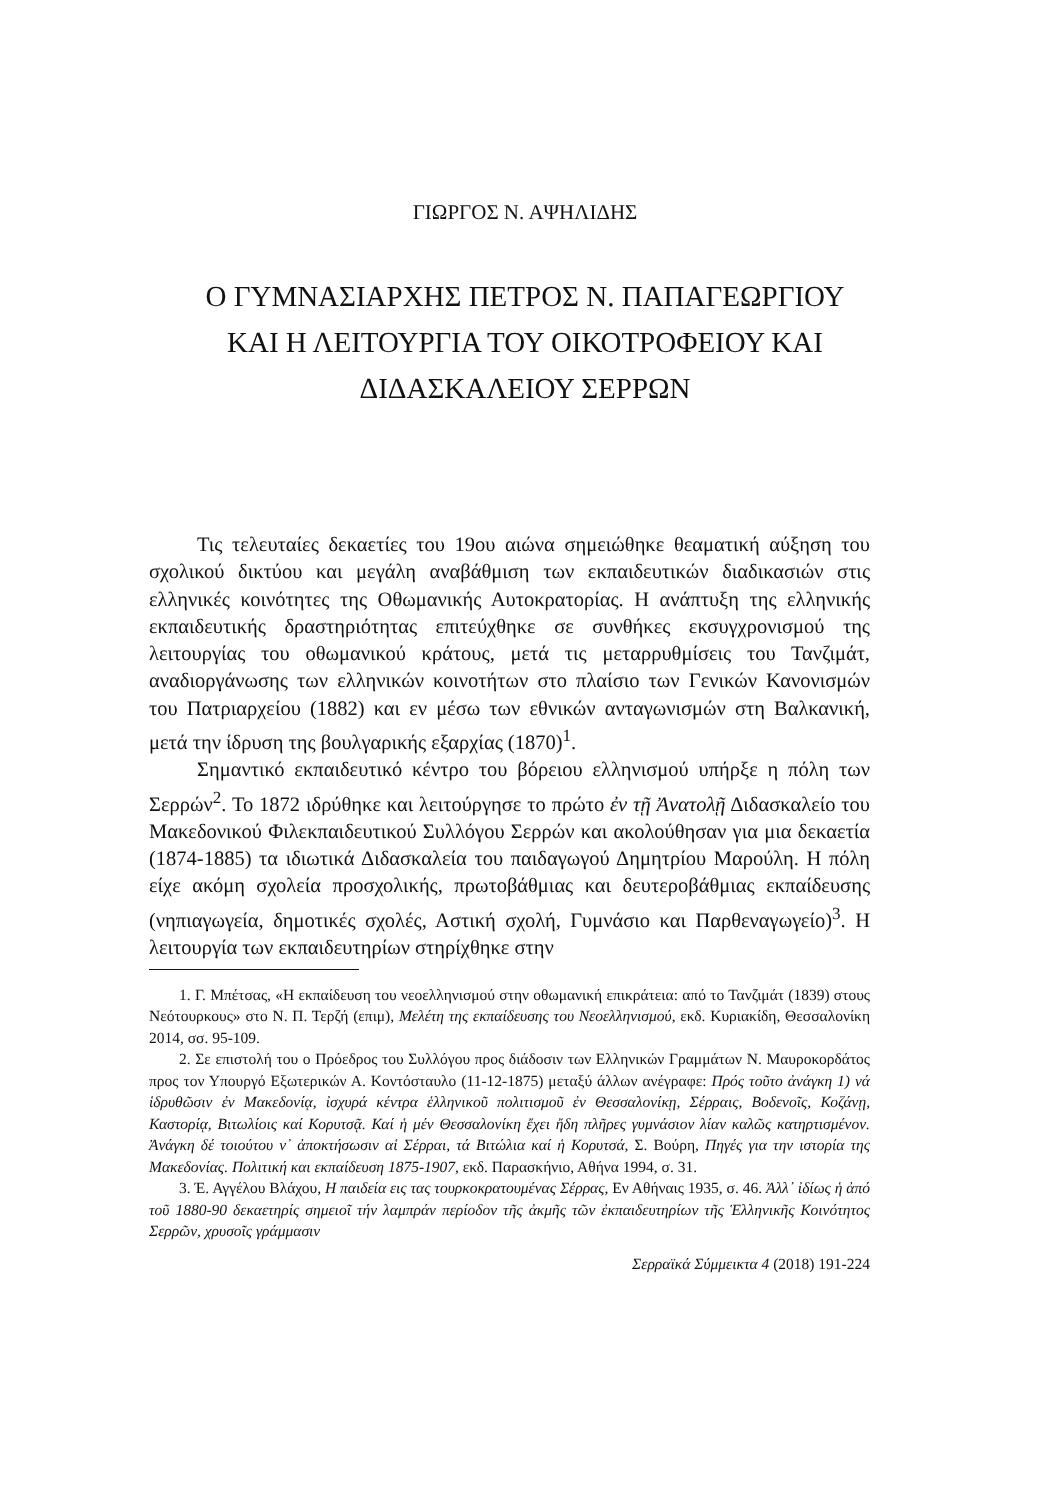ΓΙΩΡΓΟΣ Ν. ΑΨΗΛΙΔΗΣ
Ο ΓΥΜΝΑΣΙΑΡΧΗΣ ΠΕΤΡΟΣ Ν. ΠΑΠΑΓΕΩΡΓΙΟΥ
ΚΑΙ Η ΛΕΙΤΟΥΡΓΙΑ ΤΟΥ ΟΙΚΟΤΡΟΦΕΙΟΥ ΚΑΙ
ΔΙΔΑΣΚΑΛΕΙΟΥ ΣΕΡΡΩΝ
Τις τελευταίες δεκαετίες του 19ου αιώνα σημειώθηκε θεαματική αύξηση του σχολικού δικτύου και μεγάλη αναβάθμιση των εκπαιδευτικών διαδικασιών στις ελληνικές κοινότητες της Οθωμανικής Αυτοκρατορίας. Η ανάπτυξη της ελληνικής εκπαιδευτικής δραστηριότητας επιτεύχθηκε σε συνθήκες εκσυγχρονισμού της λειτουργίας του οθωμανικού κράτους, μετά τις μεταρρυθμίσεις του Τανζιμάτ, αναδιοργάνωσης των ελληνικών κοινοτήτων στο πλαίσιο των Γενικών Κανονισμών του Πατριαρχείου (1882) και εν μέσω των εθνικών ανταγωνισμών στη Βαλκανική, μετά την ίδρυση της βουλγαρικής εξαρχίας (1870)<sup>1</sup>.
Σημαντικό εκπαιδευτικό κέντρο του βόρειου ελληνισμού υπήρξε η πόλη των Σερρών<sup>2</sup>. Το 1872 ιδρύθηκε και λειτούργησε το πρώτο ἐν τῇ Ἀνατολῇ Διδασκαλείο του Μακεδονικού Φιλεκπαιδευτικού Συλλόγου Σερρών και ακολούθησαν για μια δεκαετία (1874-1885) τα ιδιωτικά Διδασκαλεία του παιδαγωγού Δημητρίου Μαρούλη. Η πόλη είχε ακόμη σχολεία προσχολικής, πρωτοβάθμιας και δευτεροβάθμιας εκπαίδευσης (νηπιαγωγεία, δημοτικές σχολές, Αστική σχολή, Γυμνάσιο και Παρθεναγωγείο)<sup>3</sup>. Η λειτουργία των εκπαιδευτηρίων στηρίχθηκε στην
1. Γ. Μπέτσας, «Η εκπαίδευση του νεοελληνισμού στην οθωμανική επικράτεια: από το Τανζιμάτ (1839) στους Νεότουρκους» στο Ν. Π. Τερζή (επιμ), Μελέτη της εκπαίδευσης του Νεοελληνισμού, εκδ. Κυριακίδη, Θεσσαλονίκη 2014, σσ. 95-109.
2. Σε επιστολή του ο Πρόεδρος του Συλλόγου προς διάδοσιν των Ελληνικών Γραμμάτων Ν. Μαυροκορδάτος προς τον Υπουργό Εξωτερικών Α. Κοντόσταυλο (11-12-1875) μεταξύ άλλων ανέγραφε: Πρός τοῦτο ἀνάγκη 1) νά ἱδρυθῶσιν ἐν Μακεδονίᾳ, ἰσχυρά κέντρα ἑλληνικοῦ πολιτισμοῦ ἐν Θεσσαλονίκῃ, Σέρραις, Βοδενοῖς, Κοζάνῃ, Καστορίᾳ, Βιτωλίοις καί Κορυτσᾷ. Καί ἡ μέν Θεσσαλονίκη ἔχει ἤδη πλῆρες γυμνάσιον λίαν καλῶς κατηρτισμένον. Ἀνάγκη δέ τοιούτου ν᾽ ἀποκτήσωσιν αἱ Σέρραι, τά Βιτώλια καί ἡ Κορυτσά, Σ. Βούρη, Πηγές για την ιστορία της Μακεδονίας. Πολιτική και εκπαίδευση 1875-1907, εκδ. Παρασκήνιο, Αθήνα 1994, σ. 31.
3. Έ. Αγγέλου Βλάχου, Η παιδεία εις τας τουρκοκρατουμένας Σέρρας, Εν Αθήναις 1935, σ. 46. Ἀλλ᾽ ἰδίως ἡ ἀπό τοῦ 1880-90 δεκαετηρίς σημειοῖ τήν λαμπράν περίοδον τῆς ἀκμῆς τῶν ἐκπαιδευτηρίων τῆς Ἑλληνικῆς Κοινότητος Σερρῶν, χρυσοῖς γράμμασιν
Σερραϊκά Σύμμεικτα 4 (2018) 191-224